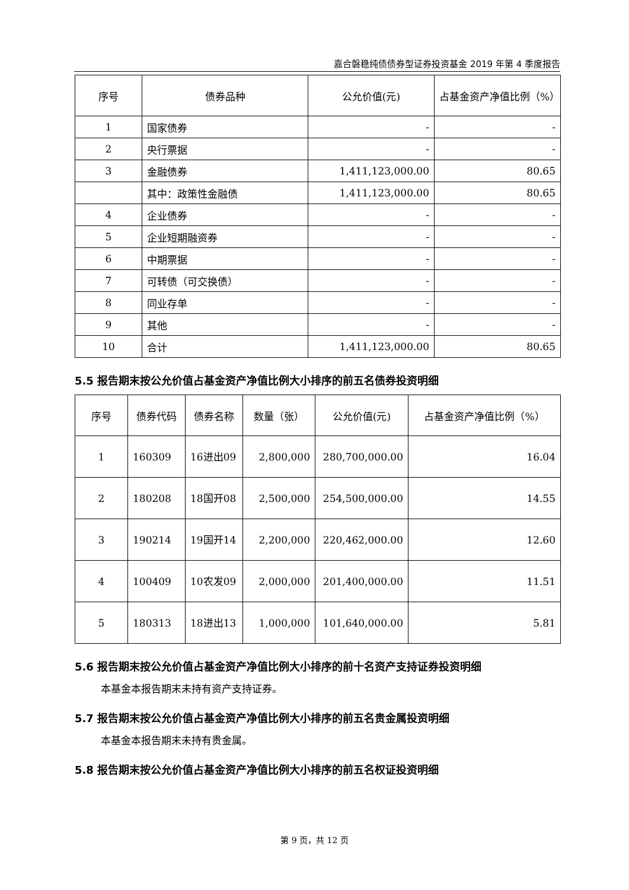嘉合磐稳纯债债券型证券投资基金 2019 年第 4 季度报告
| 序号 | 债券品种 | 公允价值(元) | 占基金资产净值比例（%） |
| --- | --- | --- | --- |
| 1 | 国家债券 | - | - |
| 2 | 央行票据 | - | - |
| 3 | 金融债券 | 1,411,123,000.00 | 80.65 |
| | 其中：政策性金融债 | 1,411,123,000.00 | 80.65 |
| 4 | 企业债券 | - | - |
| 5 | 企业短期融资券 | - | - |
| 6 | 中期票据 | - | - |
| 7 | 可转债（可交换债） | - | - |
| 8 | 同业存单 | - | - |
| 9 | 其他 | - | - |
| 10 | 合计 | 1,411,123,000.00 | 80.65 |
5.5 报告期末按公允价值占基金资产净值比例大小排序的前五名债券投资明细
| 序号 | 债券代码 | 债券名称 | 数量（张） | 公允价值(元) | 占基金资产净值比例（%） |
| --- | --- | --- | --- | --- | --- |
| 1 | 160309 | 16进出09 | 2,800,000 | 280,700,000.00 | 16.04 |
| 2 | 180208 | 18国开08 | 2,500,000 | 254,500,000.00 | 14.55 |
| 3 | 190214 | 19国开14 | 2,200,000 | 220,462,000.00 | 12.60 |
| 4 | 100409 | 10农发09 | 2,000,000 | 201,400,000.00 | 11.51 |
| 5 | 180313 | 18进出13 | 1,000,000 | 101,640,000.00 | 5.81 |
5.6 报告期末按公允价值占基金资产净值比例大小排序的前十名资产支持证券投资明细
本基金本报告期末未持有资产支持证券。
5.7 报告期末按公允价值占基金资产净值比例大小排序的前五名贵金属投资明细
本基金本报告期末未持有贵金属。
5.8 报告期末按公允价值占基金资产净值比例大小排序的前五名权证投资明细
第 9 页，共 12 页